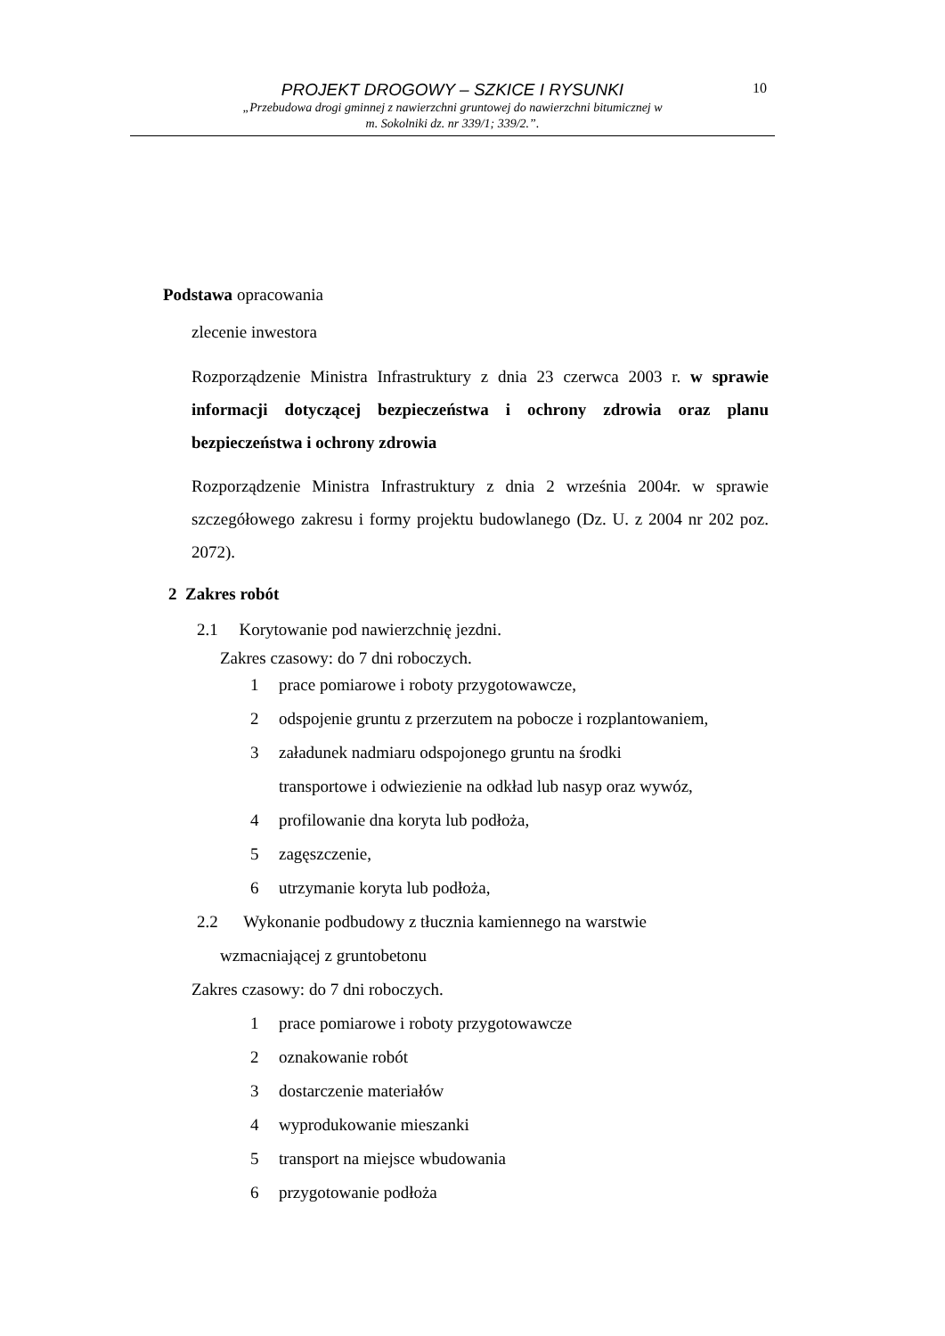PROJEKT DROGOWY – SZKICE I RYSUNKI
„Przebudowa drogi gminnej z nawierzchni gruntowej do nawierzchni bitumicznej w
m. Sokolniki dz. nr 339/1; 339/2.”.
10
Podstawa opracowania
zlecenie inwestora
Rozporządzenie Ministra Infrastruktury z dnia 23 czerwca 2003 r. w sprawie informacji dotyczącej bezpieczeństwa i ochrony zdrowia oraz planu bezpieczeństwa i ochrony zdrowia
Rozporządzenie Ministra Infrastruktury z dnia 2 września 2004r. w sprawie szczegółowego zakresu i formy projektu budowlanego (Dz. U. z 2004 nr 202 poz. 2072).
2 Zakres robót
2.1 Korytowanie pod nawierzchnię jezdni.
Zakres czasowy: do 7 dni roboczych.
1 prace pomiarowe i roboty przygotowawcze,
2 odspojenie gruntu z przerzutem na pobocze i rozplantowaniem,
3 załadunek nadmiaru odspojonego gruntu na środki
transportowe i odwiezienie na odkład lub nasyp oraz wywóz,
4 profilowanie dna koryta lub podłoża,
5 zagęszczenie,
6 utrzymanie koryta lub podłoża,
2.2 Wykonanie podbudowy z tłucznia kamiennego na warstwie
wzmacniającej z gruntobetonu
Zakres czasowy: do 7 dni roboczych.
1 prace pomiarowe i roboty przygotowawcze
2 oznakowanie robót
3 dostarczenie materiałów
4 wyprodukowanie mieszanki
5 transport na miejsce wbudowania
6 przygotowanie podłoża